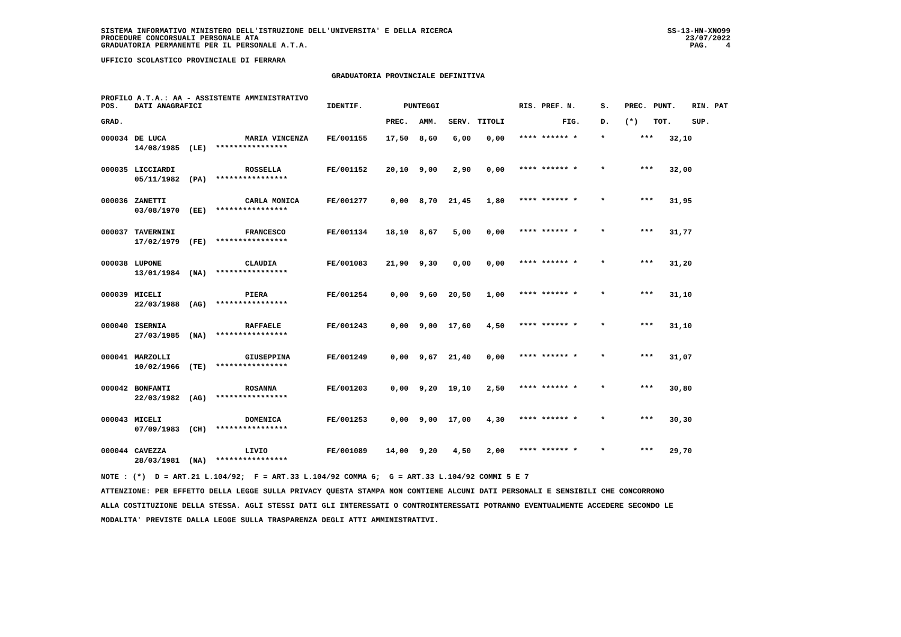SISTEMA INFORMATIVO MINISTERO DELL'ISTRUZIONE DELL'UNIVERSITA' E DELLA RICERCA
PROCEDURE CONCORSUALI PERSONALE ATA
GRADUATORIA PERMANENTE PER IL PERSONALE A.T.A.
SS-13-HN-XNO99
23/07/2022
PAG. 4
UFFICIO SCOLASTICO PROVINCIALE DI FERRARA
GRADUATORIA PROVINCIALE DEFINITIVA
PROFILO A.T.A.: AA - ASSISTENTE AMMINISTRATIVO
| POS. | DATI ANAGRAFICI | | IDENTIF. | PUNTEGGI | | | | RIS. PREF. | N. | S. | PREC. | PUNT. | RIN. PAT |
| --- | --- | --- | --- | --- | --- | --- | --- | --- | --- | --- | --- | --- | --- |
| GRAD. | | | | PREC. | AMM. | SERV. | TITOLI | | FIG. | D. | (*) | TOT. | SUP. |
| 000034 | DE LUCA | MARIA VINCENZA | FE/001155 | 17,50 | 8,60 | 6,00 | 0,00 | **** ****** * | | * | *** | 32,10 | |
| | 14/08/1985 (LE) **************** | | | | | | | | | | | | |
| 000035 | LICCIARDI | ROSSELLA | FE/001152 | 20,10 | 9,00 | 2,90 | 0,00 | **** ****** * | | * | *** | 32,00 | |
| | 05/11/1982 (PA) **************** | | | | | | | | | | | | |
| 000036 | ZANETTI | CARLA MONICA | FE/001277 | 0,00 | 8,70 | 21,45 | 1,80 | **** ****** * | | * | *** | 31,95 | |
| | 03/08/1970 (EE) **************** | | | | | | | | | | | | |
| 000037 | TAVERNINI | FRANCESCO | FE/001134 | 18,10 | 8,67 | 5,00 | 0,00 | **** ****** * | | * | *** | 31,77 | |
| | 17/02/1979 (FE) **************** | | | | | | | | | | | | |
| 000038 | LUPONE | CLAUDIA | FE/001083 | 21,90 | 9,30 | 0,00 | 0,00 | **** ****** * | | * | *** | 31,20 | |
| | 13/01/1984 (NA) **************** | | | | | | | | | | | | |
| 000039 | MICELI | PIERA | FE/001254 | 0,00 | 9,60 | 20,50 | 1,00 | **** ****** * | | * | *** | 31,10 | |
| | 22/03/1988 (AG) **************** | | | | | | | | | | | | |
| 000040 | ISERNIA | RAFFAELE | FE/001243 | 0,00 | 9,00 | 17,60 | 4,50 | **** ****** * | | * | *** | 31,10 | |
| | 27/03/1985 (NA) **************** | | | | | | | | | | | | |
| 000041 | MARZOLLI | GIUSEPPINA | FE/001249 | 0,00 | 9,67 | 21,40 | 0,00 | **** ****** * | | * | *** | 31,07 | |
| | 10/02/1966 (TE) **************** | | | | | | | | | | | | |
| 000042 | BONFANTI | ROSANNA | FE/001203 | 0,00 | 9,20 | 19,10 | 2,50 | **** ****** * | | * | *** | 30,80 | |
| | 22/03/1982 (AG) **************** | | | | | | | | | | | | |
| 000043 | MICELI | DOMENICA | FE/001253 | 0,00 | 9,00 | 17,00 | 4,30 | **** ****** * | | * | *** | 30,30 | |
| | 07/09/1983 (CH) **************** | | | | | | | | | | | | |
| 000044 | CAVEZZA | LIVIO | FE/001089 | 14,00 | 9,20 | 4,50 | 2,00 | **** ****** * | | * | *** | 29,70 | |
| | 28/03/1981 (NA) **************** | | | | | | | | | | | | |
NOTE : (*) D = ART.21 L.104/92; F = ART.33 L.104/92 COMMA 6; G = ART.33 L.104/92 COMMI 5 E 7
ATTENZIONE: PER EFFETTO DELLA LEGGE SULLA PRIVACY QUESTA STAMPA NON CONTIENE ALCUNI DATI PERSONALI E SENSIBILI CHE CONCORRONO
ALLA COSTITUZIONE DELLA STESSA. AGLI STESSI DATI GLI INTERESSATI O CONTROINTERESSATI POTRANNO EVENTUALMENTE ACCEDERE SECONDO LE
MODALITA' PREVISTE DALLA LEGGE SULLA TRASPARENZA DEGLI ATTI AMMINISTRATIVI.